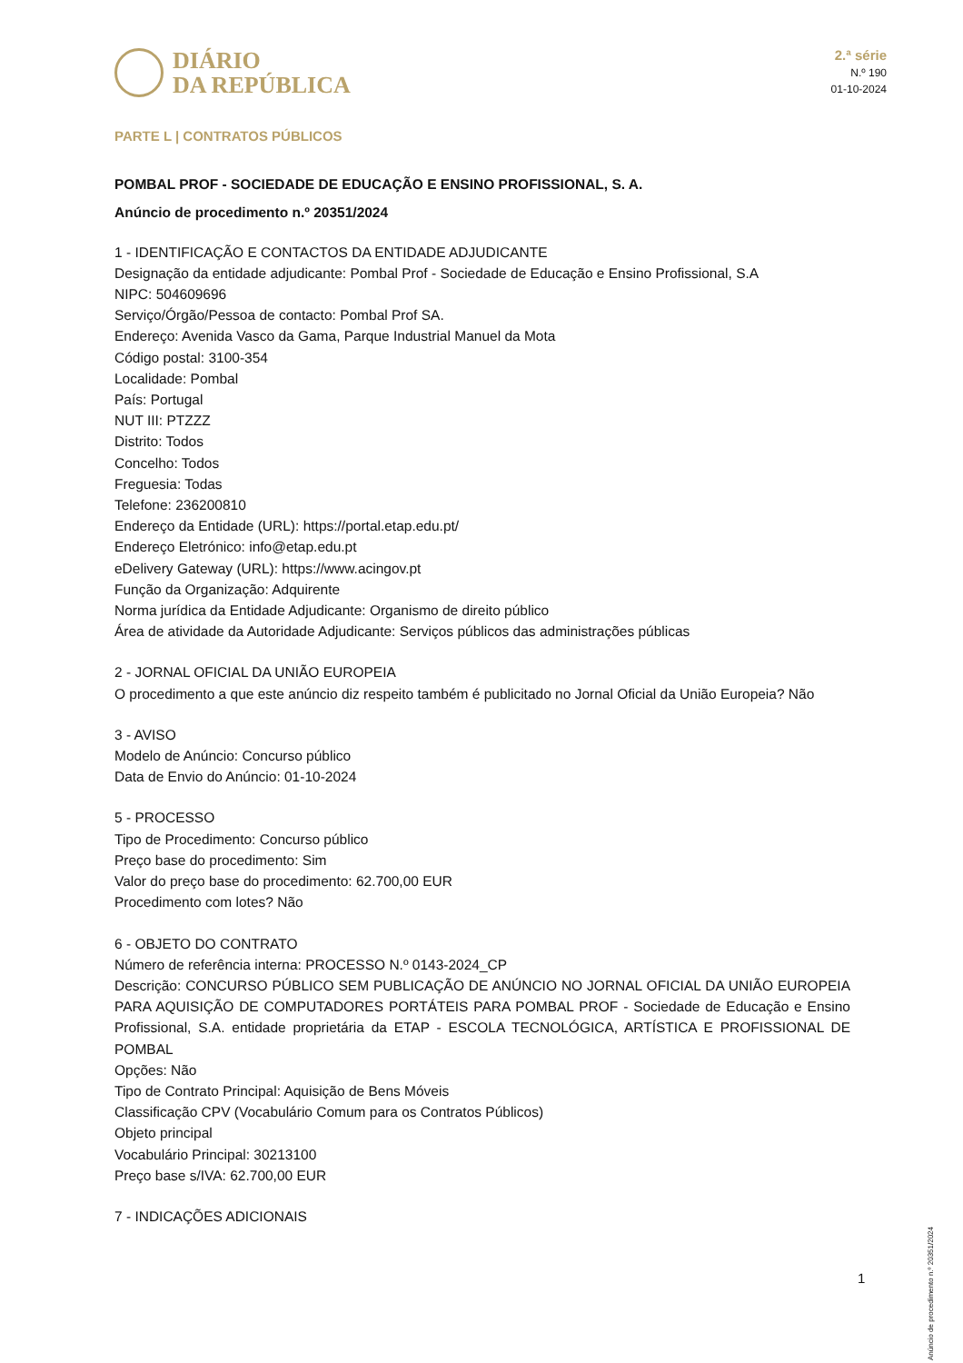DIÁRIO
DA REPÚBLICA
2.ª série
N.º 190
01-10-2024
PARTE L | CONTRATOS PÚBLICOS
POMBAL PROF - SOCIEDADE DE EDUCAÇÃO E ENSINO PROFISSIONAL, S. A.
Anúncio de procedimento n.º 20351/2024
1 - IDENTIFICAÇÃO E CONTACTOS DA ENTIDADE ADJUDICANTE
Designação da entidade adjudicante: Pombal Prof - Sociedade de Educação e Ensino Profissional, S.A
NIPC: 504609696
Serviço/Órgão/Pessoa de contacto: Pombal Prof SA.
Endereço: Avenida Vasco da Gama, Parque Industrial Manuel da Mota
Código postal: 3100-354
Localidade: Pombal
País: Portugal
NUT III: PTZZZ
Distrito: Todos
Concelho: Todos
Freguesia: Todas
Telefone: 236200810
Endereço da Entidade (URL): https://portal.etap.edu.pt/
Endereço Eletrónico: info@etap.edu.pt
eDelivery Gateway (URL): https://www.acingov.pt
Função da Organização: Adquirente
Norma jurídica da Entidade Adjudicante: Organismo de direito público
Área de atividade da Autoridade Adjudicante: Serviços públicos das administrações públicas
2 - JORNAL OFICIAL DA UNIÃO EUROPEIA
O procedimento a que este anúncio diz respeito também é publicitado no Jornal Oficial da União Europeia? Não
3 - AVISO
Modelo de Anúncio: Concurso público
Data de Envio do Anúncio: 01-10-2024
5 - PROCESSO
Tipo de Procedimento: Concurso público
Preço base do procedimento: Sim
Valor do preço base do procedimento: 62.700,00 EUR
Procedimento com lotes? Não
6 - OBJETO DO CONTRATO
Número de referência interna: PROCESSO N.º 0143-2024_CP
Descrição: CONCURSO PÚBLICO SEM PUBLICAÇÃO DE ANÚNCIO NO JORNAL OFICIAL DA UNIÃO EUROPEIA PARA AQUISIÇÃO DE COMPUTADORES PORTÁTEIS PARA POMBAL PROF - Sociedade de Educação e Ensino Profissional, S.A. entidade proprietária da ETAP - ESCOLA TECNOLÓGICA, ARTÍSTICA E PROFISSIONAL DE POMBAL
Opções: Não
Tipo de Contrato Principal: Aquisição de Bens Móveis
Classificação CPV (Vocabulário Comum para os Contratos Públicos)
Objeto principal
Vocabulário Principal: 30213100
Preço base s/IVA: 62.700,00 EUR
7 - INDICAÇÕES ADICIONAIS
Anúncio de procedimento n.º 20351/2024
1